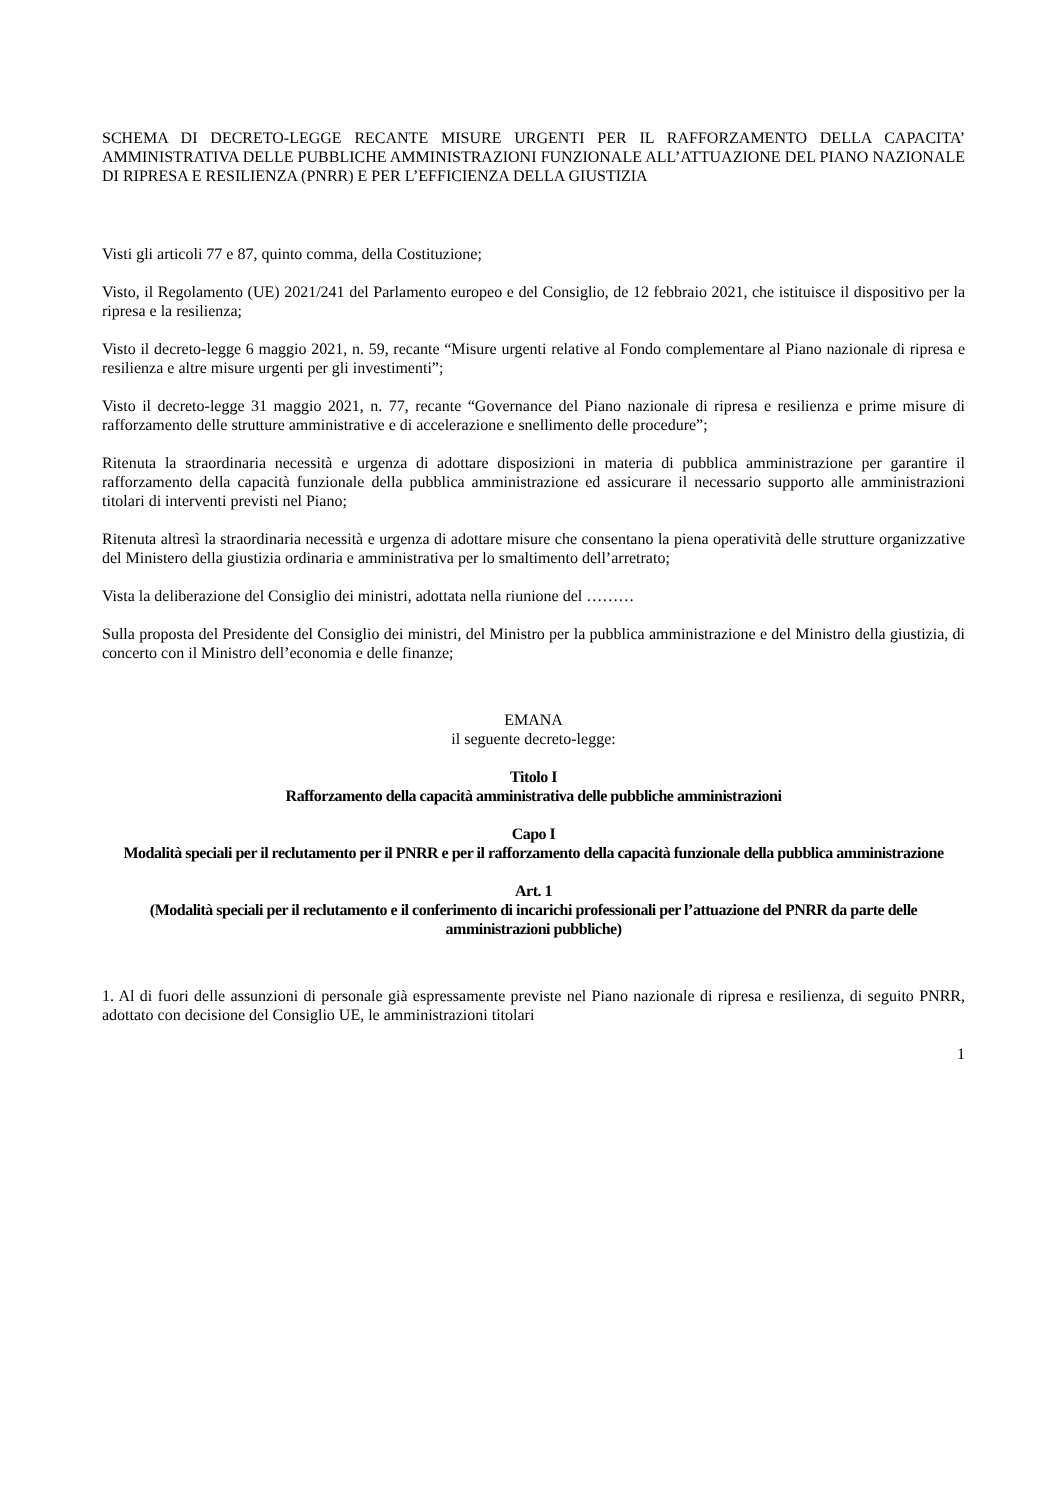SCHEMA DI DECRETO-LEGGE RECANTE MISURE URGENTI PER IL RAFFORZAMENTO DELLA CAPACITA’ AMMINISTRATIVA DELLE PUBBLICHE AMMINISTRAZIONI FUNZIONALE ALL’ATTUAZIONE DEL PIANO NAZIONALE DI RIPRESA E RESILIENZA (PNRR) E PER L’EFFICIENZA DELLA GIUSTIZIA
Visti gli articoli 77 e 87, quinto comma, della Costituzione;
Visto, il Regolamento (UE) 2021/241 del Parlamento europeo e del Consiglio, de 12 febbraio 2021, che istituisce il dispositivo per la ripresa e la resilienza;
Visto il decreto-legge 6 maggio 2021, n. 59, recante “Misure urgenti relative al Fondo complementare al Piano nazionale di ripresa e resilienza e altre misure urgenti per gli investimenti”;
Visto il decreto-legge 31 maggio 2021, n. 77, recante “Governance del Piano nazionale di ripresa e resilienza e prime misure di rafforzamento delle strutture amministrative e di accelerazione e snellimento delle procedure”;
Ritenuta la straordinaria necessità e urgenza di adottare disposizioni in materia di pubblica amministrazione per garantire il rafforzamento della capacità funzionale della pubblica amministrazione ed assicurare il necessario supporto alle amministrazioni titolari di interventi previsti nel Piano;
Ritenuta altresì la straordinaria necessità e urgenza di adottare misure che consentano la piena operatività delle strutture organizzative del Ministero della giustizia ordinaria e amministrativa per lo smaltimento dell’arretrato;
Vista la deliberazione del Consiglio dei ministri, adottata nella riunione del ………
Sulla proposta del Presidente del Consiglio dei ministri, del Ministro per la pubblica amministrazione e del Ministro della giustizia, di concerto con il Ministro dell’economia e delle finanze;
EMANA
il seguente decreto-legge:
Titolo I
Rafforzamento della capacità amministrativa delle pubbliche amministrazioni
Capo I
Modalità speciali per il reclutamento per il PNRR e per il rafforzamento della capacità funzionale della pubblica amministrazione
Art. 1
(Modalità speciali per il reclutamento e il conferimento di incarichi professionali per l’attuazione del PNRR da parte delle amministrazioni pubbliche)
1. Al di fuori delle assunzioni di personale già espressamente previste nel Piano nazionale di ripresa e resilienza, di seguito PNRR, adottato con decisione del Consiglio UE, le amministrazioni titolari
1